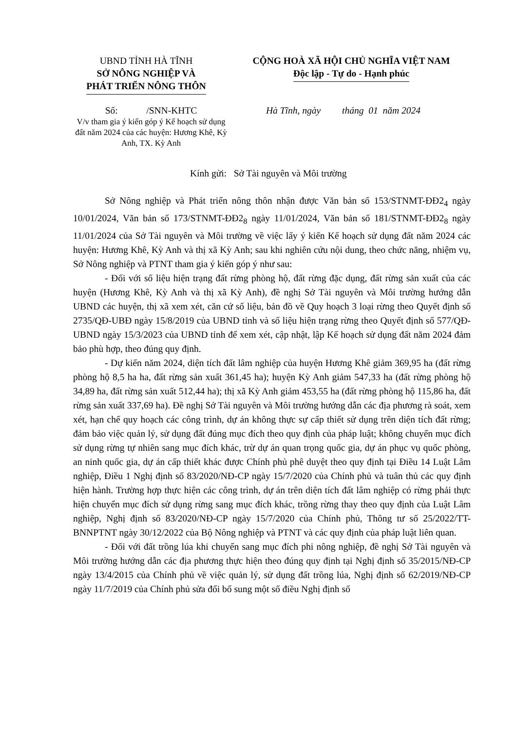UBND TỈNH HÀ TĨNH
SỞ NÔNG NGHIỆP VÀ
PHÁT TRIỂN NÔNG THÔN
CỘNG HOÀ XÃ HỘI CHỦ NGHĨA VIỆT NAM
Độc lập - Tự do - Hạnh phúc
Số: /SNN-KHTC
V/v tham gia ý kiến góp ý Kế hoạch sử dụng đất năm 2024 của các huyện: Hương Khê, Kỳ Anh, TX. Kỳ Anh
Hà Tĩnh, ngày tháng 01 năm 2024
Kính gửi: Sở Tài nguyên và Môi trường
Sở Nông nghiệp và Phát triển nông thôn nhận được Văn bản số 153/STNMT-ĐĐ2<sub>4</sub> ngày 10/01/2024, Văn bản số 173/STNMT-ĐĐ2<sub>8</sub> ngày 11/01/2024, Văn bản số 181/STNMT-ĐĐ2<sub>8</sub> ngày 11/01/2024 của Sở Tài nguyên và Môi trường về việc lấy ý kiến Kế hoạch sử dụng đất năm 2024 các huyện: Hương Khê, Kỳ Anh và thị xã Kỳ Anh; sau khi nghiên cứu nội dung, theo chức năng, nhiệm vụ, Sở Nông nghiệp và PTNT tham gia ý kiến góp ý như sau:
- Đối với số liệu hiện trạng đất rừng phòng hộ, đất rừng đặc dụng, đất rừng sản xuất của các huyện (Hương Khê, Kỳ Anh và thị xã Kỳ Anh), đề nghị Sở Tài nguyên và Môi trường hướng dẫn UBND các huyện, thị xã xem xét, căn cứ số liệu, bản đồ về Quy hoạch 3 loại rừng theo Quyết định số 2735/QĐ-UBĐ ngày 15/8/2019 của UBND tỉnh và số liệu hiện trạng rừng theo Quyết định số 577/QĐ-UBND ngày 15/3/2023 của UBND tỉnh để xem xét, cập nhật, lập Kế hoạch sử dụng đất năm 2024 đảm bảo phù hợp, theo đúng quy định.
- Dự kiến năm 2024, diện tích đất lâm nghiệp của huyện Hương Khê giảm 369,95 ha (đất rừng phòng hộ 8,5 ha ha, đất rừng sản xuất 361,45 ha); huyện Kỳ Anh giảm 547,33 ha (đất rừng phòng hộ 34,89 ha, đất rừng sản xuất 512,44 ha); thị xã Kỳ Anh giảm 453,55 ha (đất rừng phòng hộ 115,86 ha, đất rừng sản xuất 337,69 ha). Đề nghị Sở Tài nguyên và Môi trường hướng dẫn các địa phương rà soát, xem xét, hạn chế quy hoạch các công trình, dự án không thực sự cấp thiết sử dụng trên diện tích đất rừng; đảm bảo việc quản lý, sử dụng đất đúng mục đích theo quy định của pháp luật; không chuyển mục đích sử dụng rừng tự nhiên sang mục đích khác, trừ dự án quan trọng quốc gia, dự án phục vụ quốc phòng, an ninh quốc gia, dự án cấp thiết khác được Chính phủ phê duyệt theo quy định tại Điều 14 Luật Lâm nghiệp, Điều 1 Nghị định số 83/2020/NĐ-CP ngày 15/7/2020 của Chính phủ và tuân thủ các quy định hiện hành. Trường hợp thực hiện các công trình, dự án trên diện tích đất lâm nghiệp có rừng phải thực hiện chuyển mục đích sử dụng rừng sang mục đích khác, trồng rừng thay theo quy định của Luật Lâm nghiệp, Nghị định số 83/2020/NĐ-CP ngày 15/7/2020 của Chính phủ, Thông tư số 25/2022/TT-BNNPTNT ngày 30/12/2022 của Bộ Nông nghiệp và PTNT và các quy định của pháp luật liên quan.
- Đối với đất trồng lúa khi chuyển sang mục đích phi nông nghiệp, đề nghị Sở Tài nguyên và Môi trường hướng dẫn các địa phương thực hiện theo đúng quy định tại Nghị định số 35/2015/NĐ-CP ngày 13/4/2015 của Chính phủ về việc quản lý, sử dụng đất trồng lúa, Nghị định số 62/2019/NĐ-CP ngày 11/7/2019 của Chính phủ sửa đổi bổ sung một số điều Nghị định số